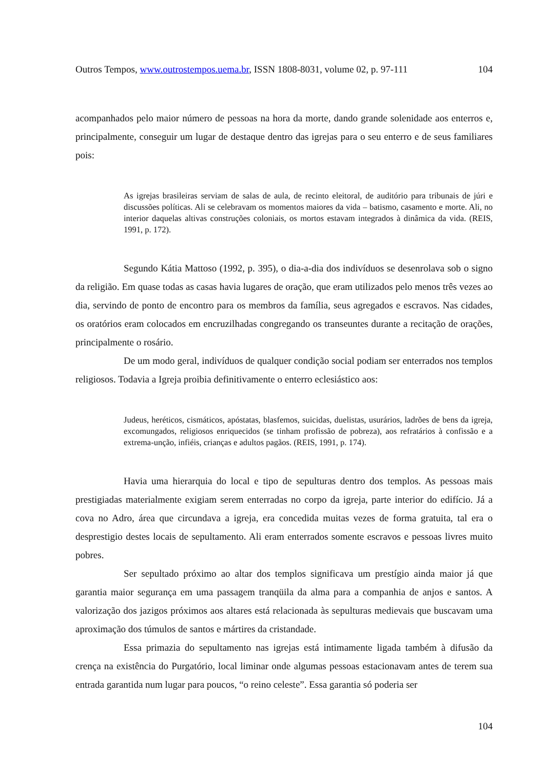Outros Tempos, www.outrostempos.uema.br, ISSN 1808-8031, volume 02, p. 97-111 104
acompanhados pelo maior número de pessoas na hora da morte, dando grande solenidade aos enterros e, principalmente, conseguir um lugar de destaque dentro das igrejas para o seu enterro e de seus familiares pois:
As igrejas brasileiras serviam de salas de aula, de recinto eleitoral, de auditório para tribunais de júri e discussões políticas. Ali se celebravam os momentos maiores da vida – batismo, casamento e morte. Ali, no interior daquelas altivas construções coloniais, os mortos estavam integrados à dinâmica da vida. (REIS, 1991, p. 172).
Segundo Kátia Mattoso (1992, p. 395), o dia-a-dia dos indivíduos se desenrolava sob o signo da religião. Em quase todas as casas havia lugares de oração, que eram utilizados pelo menos três vezes ao dia, servindo de ponto de encontro para os membros da família, seus agregados e escravos. Nas cidades, os oratórios eram colocados em encruzilhadas congregando os transeuntes durante a recitação de orações, principalmente o rosário.
De um modo geral, indivíduos de qualquer condição social podiam ser enterrados nos templos religiosos. Todavia a Igreja proibia definitivamente o enterro eclesiástico aos:
Judeus, heréticos, cismáticos, apóstatas, blasfemos, suicidas, duelistas, usurários, ladrões de bens da igreja, excomungados, religiosos enriquecidos (se tinham profissão de pobreza), aos refratários à confissão e a extrema-unção, infiéis, crianças e adultos pagãos. (REIS, 1991, p. 174).
Havia uma hierarquia do local e tipo de sepulturas dentro dos templos. As pessoas mais prestigiadas materialmente exigiam serem enterradas no corpo da igreja, parte interior do edifício. Já a cova no Adro, área que circundava a igreja, era concedida muitas vezes de forma gratuita, tal era o desprestigio destes locais de sepultamento. Ali eram enterrados somente escravos e pessoas livres muito pobres.
Ser sepultado próximo ao altar dos templos significava um prestígio ainda maior já que garantia maior segurança em uma passagem tranqüila da alma para a companhia de anjos e santos. A valorização dos jazigos próximos aos altares está relacionada às sepulturas medievais que buscavam uma aproximação dos túmulos de santos e mártires da cristandade.
Essa primazia do sepultamento nas igrejas está intimamente ligada também à difusão da crença na existência do Purgatório, local liminar onde algumas pessoas estacionavam antes de terem sua entrada garantida num lugar para poucos, “o reino celeste”. Essa garantia só poderia ser
104